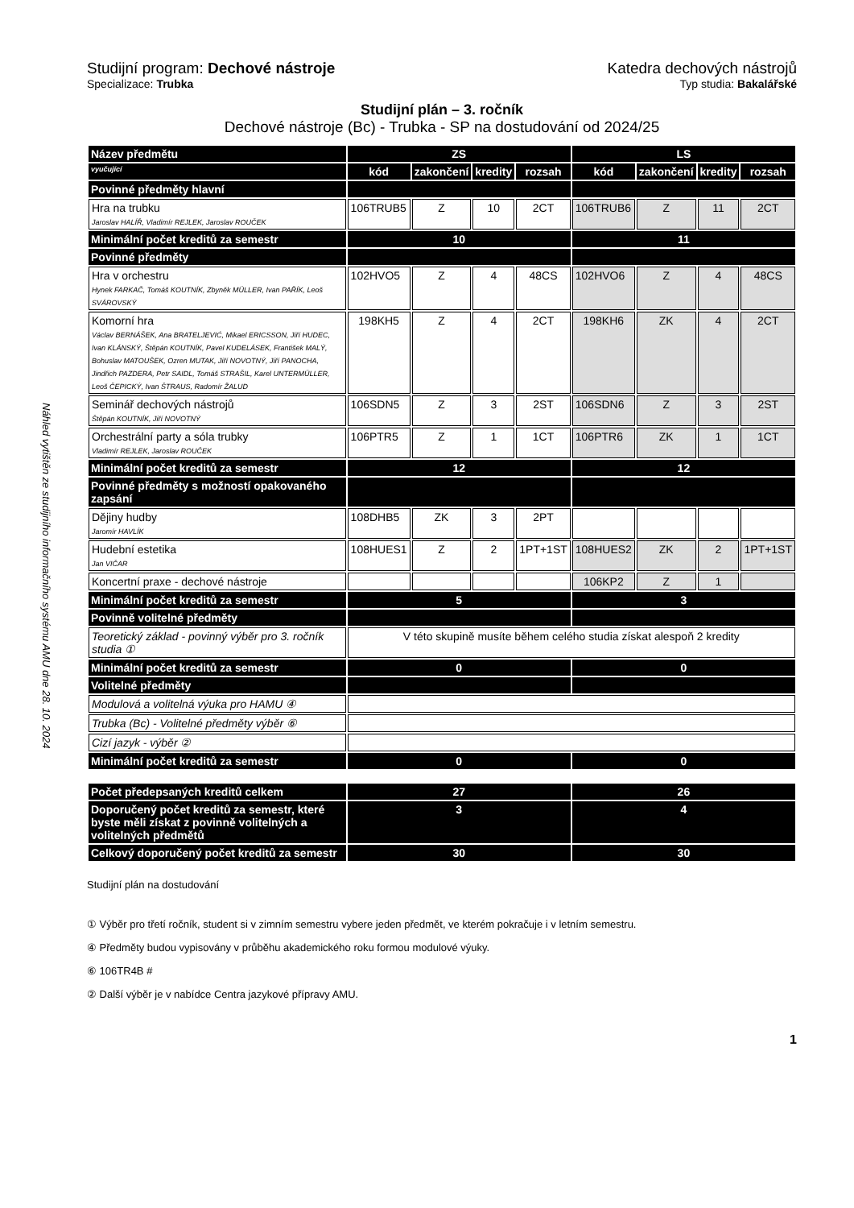Náhled vytištěn ze studijního informačního systému AMU dne 28. 10. 2024
Studijní program: Dechové nástroje
Specializace: Trubka
Katedra dechových nástrojů
Typ studia: Bakalářské
Studijní plán – 3. ročník
Dechové nástroje (Bc) - Trubka - SP na dostudování od 2024/25
| Název předmětu | ZS | | | | LS | | | |
| vyučující | kód | zakončení | kredity | rozsah | kód | zakončení | kredity | rozsah |
| Povinné předměty hlavní | | | | | | | | |
| Hra na trubku Jaroslav HALÍŘ, Vladimír REJLEK, Jaroslav ROUČEK | 106TRUB5 | Z | 10 | 2CT | 106TRUB6 | Z | 11 | 2CT |
| Minimální počet kreditů za semestr | 10 | | | | 11 | | | |
| Povinné předměty | | | | | | | | |
| Hra v orchestru Hynek FARKAČ, Tomáš KOUTNÍK, Zbyněk MÜLLER, Ivan PAŘÍK, Leoš SVÁROVSKÝ | 102HVO5 | Z | 4 | 48CS | 102HVO6 | Z | 4 | 48CS |
| Komorní hra Václav BERNÁŠEK, Ana BRATELJEVIĆ, Mikael ERICSSON, Jiří HUDEC, Ivan KLÁNSKÝ, Štěpán KOUTNÍK, Pavel KUDELÁSEK, František MALÝ, Bohuslav MATOUŠEK, Ozren MUTAK, Jiří NOVOTNÝ, Jiří PANOCHA, Jindřich PAZDERA, Petr SAIDL, Tomáš STRAŠIL, Karel UNTERMÜLLER, Leoš ČEPICKÝ, Ivan ŠTRAUS, Radomír ŽALUD | 198KH5 | Z | 4 | 2CT | 198KH6 | ZK | 4 | 2CT |
| Seminář dechových nástrojů Štěpán KOUTNÍK, Jiří NOVOTNÝ | 106SDN5 | Z | 3 | 2ST | 106SDN6 | Z | 3 | 2ST |
| Orchestrální party a sóla trubky Vladimír REJLEK, Jaroslav ROUČEK | 106PTR5 | Z | 1 | 1CT | 106PTR6 | ZK | 1 | 1CT |
| Minimální počet kreditů za semestr | 12 | | | | 12 | | | |
| Povinné předměty s možností opakovaného zapsání | | | | | | | | |
| Dějiny hudby Jaromír HAVLÍK | 108DHB5 | ZK | 3 | 2PT | | | | |
| Hudební estetika Jan VIČAR | 108HUES1 | Z | 2 | 1PT+1ST | 108HUES2 | ZK | 2 | 1PT+1ST |
| Koncertní praxe - dechové nástroje | | | | | 106KP2 | Z | 1 | |
| Minimální počet kreditů za semestr | 5 | | | | 3 | | | |
| Povinně volitelné předměty | | | | | | | | |
| Teoretický základ - povinný výběr pro 3. ročník studia ① | V této skupině musíte během celého studia získat alespoň 2 kredity | | | | | | | |
| Minimální počet kreditů za semestr | 0 | | | | 0 | | | |
| Volitelné předměty | | | | | | | | |
| Modulová a volitelná výuka pro HAMU ④ | | | | | | | | |
| Trubka (Bc) - Volitelné předměty výběr ⑥ | | | | | | | | |
| Cizí jazyk - výběr ② | | | | | | | | |
| Minimální počet kreditů za semestr | 0 | | | | 0 | | | |
| Počet předepsaných kreditů celkem | 27 | | | | 26 | | | |
| Doporučený počet kreditů za semestr, které byste měli získat z povinně volitelných a volitelných předmětů | 3 | | | | 4 | | | |
| Celkový doporučený počet kreditů za semestr | 30 | | | | 30 | | | |
Studijní plán na dostudování
① Výběr pro třetí ročník, student si v zimním semestru vybere jeden předmět, ve kterém pokračuje i v letním semestru.
④ Předměty budou vypisovány v průběhu akademického roku formou modulové výuky.
⑥ 106TR4B #
② Další výběr je v nabídce Centra jazykové přípravy AMU.
1